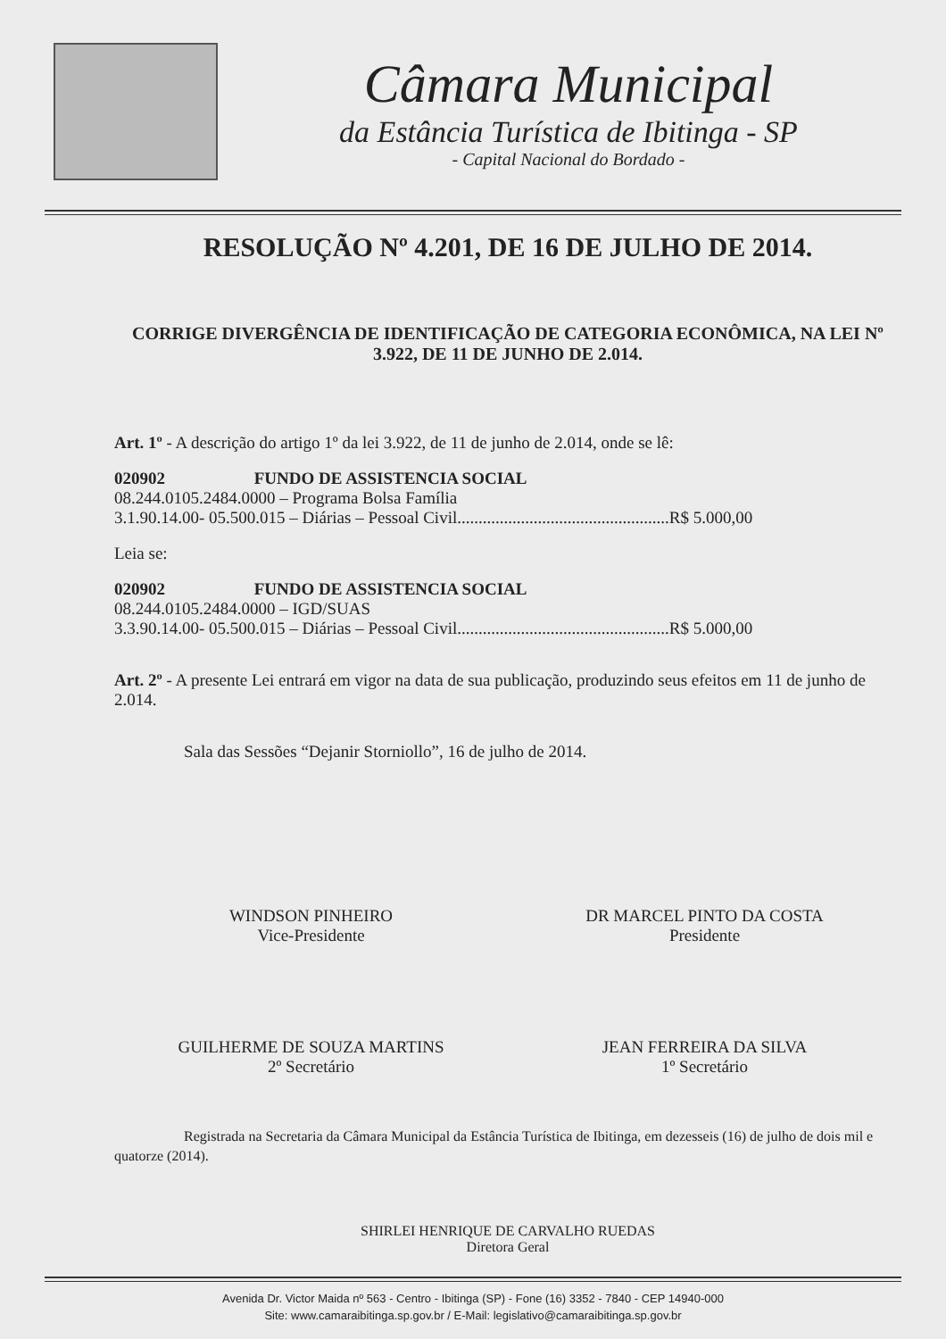Câmara Municipal
da Estância Turística de Ibitinga - SP
- Capital Nacional do Bordado -
RESOLUÇÃO Nº 4.201, DE 16 DE JULHO DE 2014.
CORRIGE DIVERGÊNCIA DE IDENTIFICAÇÃO DE CATEGORIA ECONÔMICA, NA LEI Nº 3.922, DE 11 DE JUNHO DE 2.014.
Art. 1º - A descrição do artigo 1º da lei 3.922, de 11 de junho de 2.014, onde se lê:
020902 FUNDO DE ASSISTENCIA SOCIAL
08.244.0105.2484.0000 – Programa Bolsa Família
3.1.90.14.00- 05.500.015 – Diárias – Pessoal Civil..................................................R$ 5.000,00
Leia se:
020902 FUNDO DE ASSISTENCIA SOCIAL
08.244.0105.2484.0000 – IGD/SUAS
3.3.90.14.00- 05.500.015 – Diárias – Pessoal Civil..................................................R$ 5.000,00
Art. 2º - A presente Lei entrará em vigor na data de sua publicação, produzindo seus efeitos em 11 de junho de 2.014.
Sala das Sessões “Dejanir Storniollo”, 16 de julho de 2014.
WINDSON PINHEIRO
Vice-Presidente
DR MARCEL PINTO DA COSTA
Presidente
GUILHERME DE SOUZA MARTINS
2º Secretário
JEAN FERREIRA DA SILVA
1º Secretário
Registrada na Secretaria da Câmara Municipal da Estância Turística de Ibitinga, em dezesseis (16) de julho de dois mil e quatorze (2014).
SHIRLEI HENRIQUE DE CARVALHO RUEDAS
Diretora Geral
Avenida Dr. Victor Maida nº 563 - Centro - Ibitinga (SP) - Fone (16) 3352 - 7840 - CEP 14940-000
Site: www.camaraibitinga.sp.gov.br / E-Mail: legislativo@camaraibitinga.sp.gov.br